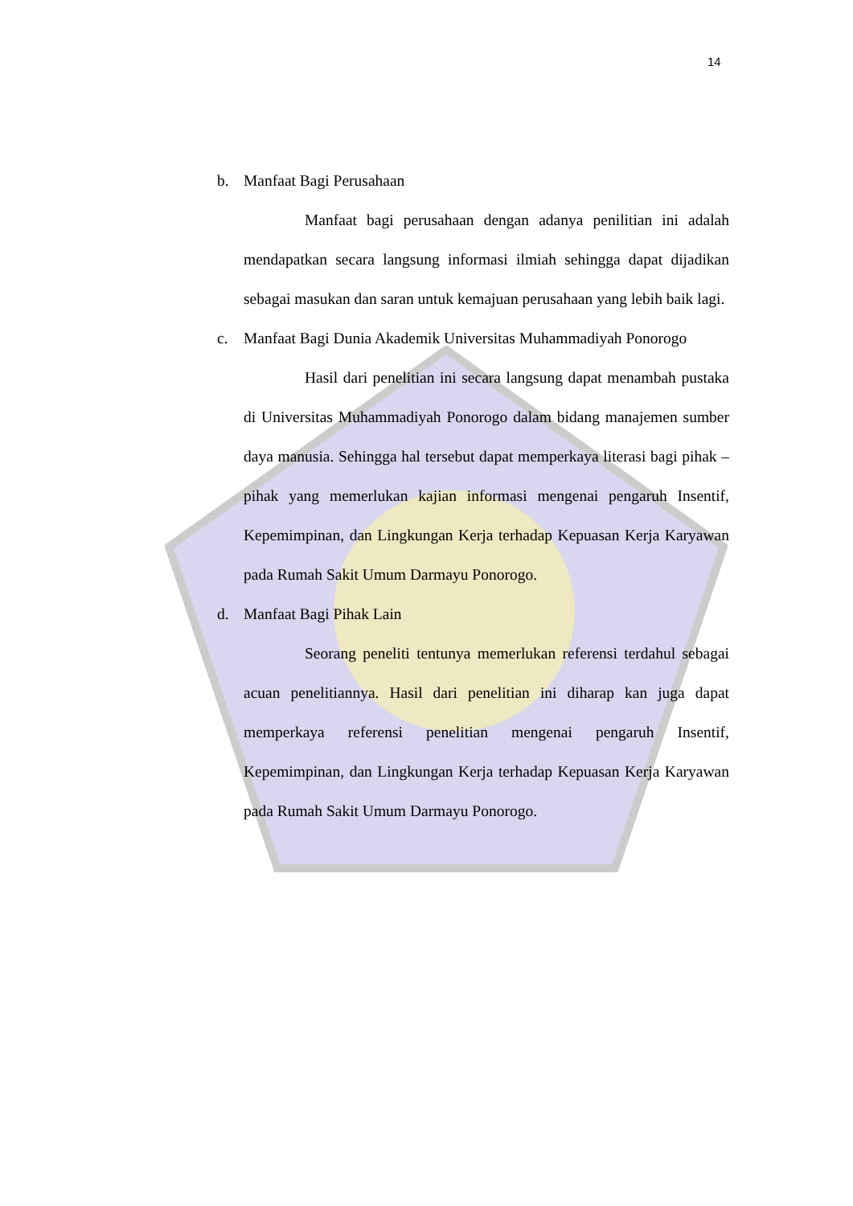14
b. Manfaat Bagi Perusahaan
Manfaat bagi perusahaan dengan adanya penilitian ini adalah mendapatkan secara langsung informasi ilmiah sehingga dapat dijadikan sebagai masukan dan saran untuk kemajuan perusahaan yang lebih baik lagi.
c. Manfaat Bagi Dunia Akademik Universitas Muhammadiyah Ponorogo
Hasil dari penelitian ini secara langsung dapat menambah pustaka di Universitas Muhammadiyah Ponorogo dalam bidang manajemen sumber daya manusia. Sehingga hal tersebut dapat memperkaya literasi bagi pihak – pihak yang memerlukan kajian informasi mengenai pengaruh Insentif, Kepemimpinan, dan Lingkungan Kerja terhadap Kepuasan Kerja Karyawan pada Rumah Sakit Umum Darmayu Ponorogo.
d. Manfaat Bagi Pihak Lain
Seorang peneliti tentunya memerlukan referensi terdahul sebagai acuan penelitiannya. Hasil dari penelitian ini diharap kan juga dapat memperkaya referensi penelitian mengenai pengaruh Insentif, Kepemimpinan, dan Lingkungan Kerja terhadap Kepuasan Kerja Karyawan pada Rumah Sakit Umum Darmayu Ponorogo.